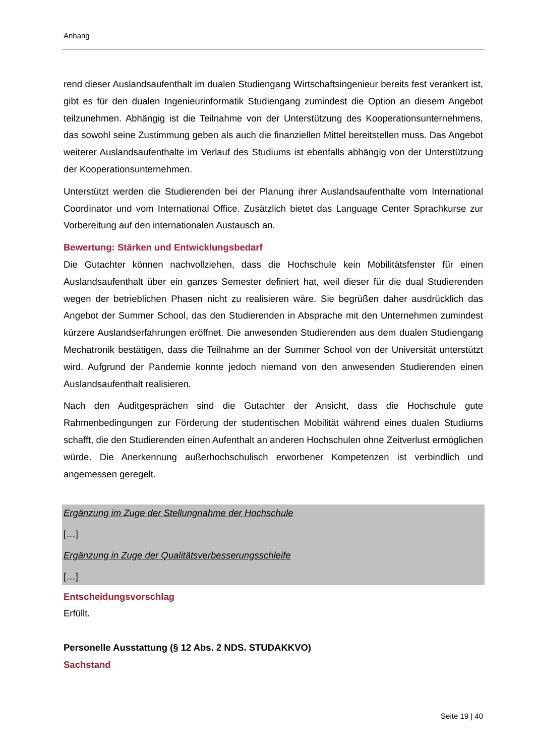Anhang
rend dieser Auslandsaufenthalt im dualen Studiengang Wirtschaftsingenieur bereits fest verankert ist, gibt es für den dualen Ingenieurinformatik Studiengang zumindest die Option an diesem Angebot teilzunehmen. Abhängig ist die Teilnahme von der Unterstützung des Kooperationsunternehmens, das sowohl seine Zustimmung geben als auch die finanziellen Mittel bereitstellen muss. Das Angebot weiterer Auslandsaufenthalte im Verlauf des Studiums ist ebenfalls abhängig von der Unterstützung der Kooperationsunternehmen.
Unterstützt werden die Studierenden bei der Planung ihrer Auslandsaufenthalte vom International Coordinator und vom International Office. Zusätzlich bietet das Language Center Sprachkurse zur Vorbereitung auf den internationalen Austausch an.
Bewertung: Stärken und Entwicklungsbedarf
Die Gutachter können nachvollziehen, dass die Hochschule kein Mobilitätsfenster für einen Auslandsaufenthalt über ein ganzes Semester definiert hat, weil dieser für die dual Studierenden wegen der betrieblichen Phasen nicht zu realisieren wäre. Sie begrüßen daher ausdrücklich das Angebot der Summer School, das den Studierenden in Absprache mit den Unternehmen zumindest kürzere Auslandserfahrungen eröffnet. Die anwesenden Studierenden aus dem dualen Studiengang Mechatronik bestätigen, dass die Teilnahme an der Summer School von der Universität unterstützt wird. Aufgrund der Pandemie konnte jedoch niemand von den anwesenden Studierenden einen Auslandsaufenthalt realisieren.
Nach den Auditgesprächen sind die Gutachter der Ansicht, dass die Hochschule gute Rahmenbedingungen zur Förderung der studentischen Mobilität während eines dualen Studiums schafft, die den Studierenden einen Aufenthalt an anderen Hochschulen ohne Zeitverlust ermöglichen würde. Die Anerkennung außerhochschulisch erworbener Kompetenzen ist verbindlich und angemessen geregelt.
Ergänzung im Zuge der Stellungnahme der Hochschule
[…]
Ergänzung in Zuge der Qualitätsverbesserungsschleife
[…]
Entscheidungsvorschlag
Erfüllt.
Personelle Ausstattung (§ 12 Abs. 2 NDS. STUDAKKVO)
Sachstand
Seite 19 | 40